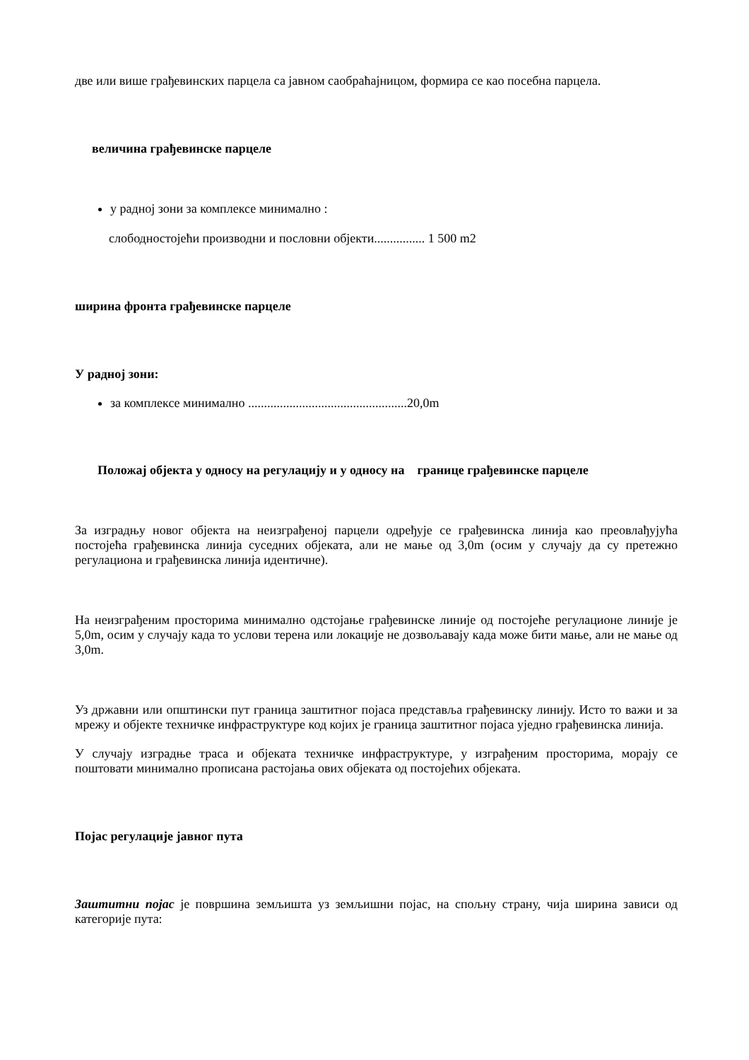две или више грађевинских парцела са јавном саобраћајницом, формира се као посебна парцела.
величина грађевинске парцеле
у радној зони за комплексе минимално :
слободностојећи производни и пословни објекти................ 1 500 m2
ширина фронта грађевинске парцеле
У радној зони:
за комплексе минимално ..................................................20,0m
Положај објекта у односу на регулацију и у односу на границе грађевинске парцеле
За изградњу новог објекта на неизграђеној парцели одређује се грађевинска линија као преовлађујућа постојећа грађевинска линија суседних објеката, али не мање од 3,0m (осим у случају да су претежно регулациона и грађевинска линија идентичне).
На неизграђеним просторима минимално одстојање грађевинске линије од постојеће регулационе линије је 5,0m, осим у случају када то услови терена или локације не дозвољавају када може бити мање, али не мање од 3,0m.
Уз државни или општински пут граница заштитног појаса представља грађевинску линију. Исто то важи и за мрежу и објекте техничке инфраструктуре код којих је граница заштитног појаса уједно грађевинска линија.
У случају изградње траса и објеката техничке инфраструктуре, у изграђеним просторима, морају се поштовати минимално прописана растојања ових објеката од постојећих објеката.
Појас регулације јавног пута
Заштитни појас је површина земљишта уз земљишни појас, на спољну страну, чија ширина зависи од категорије пута: